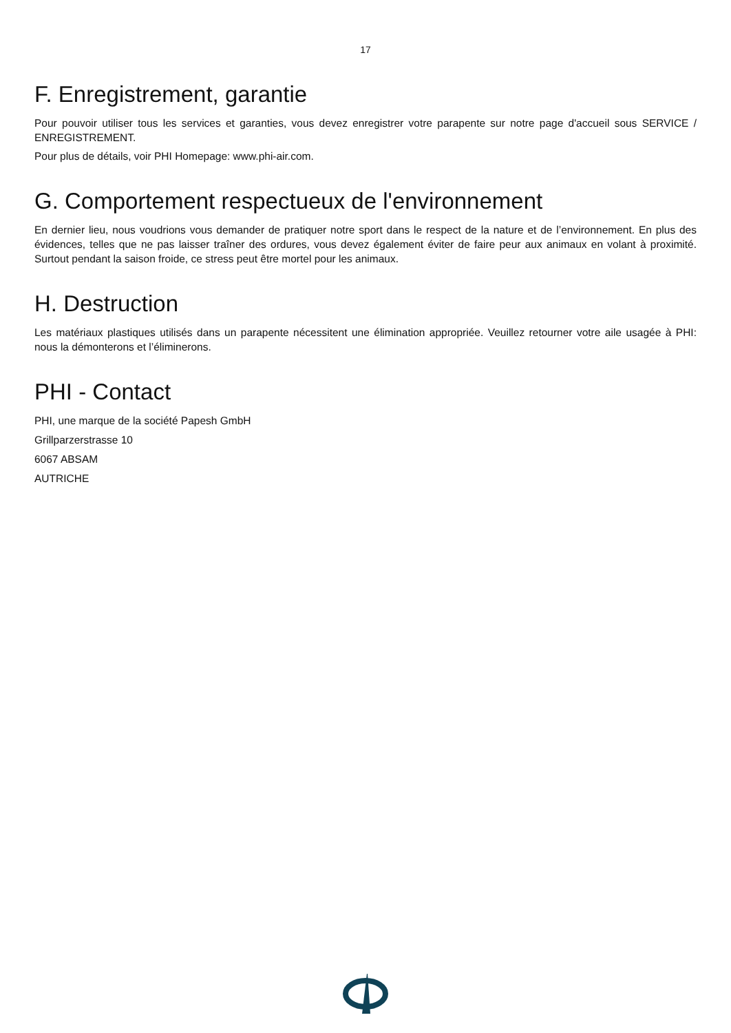17
F. Enregistrement, garantie
Pour pouvoir utiliser tous les services et garanties, vous devez enregistrer votre parapente sur notre page d'accueil sous SERVICE / ENREGISTREMENT.
Pour plus de détails, voir PHI Homepage: www.phi-air.com.
G. Comportement respectueux de l'environnement
En dernier lieu, nous voudrions vous demander de pratiquer notre sport dans le respect de la nature et de l’environnement. En plus des évidences, telles que ne pas laisser traîner des ordures, vous devez également éviter de faire peur aux animaux en volant à proximité. Surtout pendant la saison froide, ce stress peut être mortel pour les animaux.
H. Destruction
Les matériaux plastiques utilisés dans un parapente nécessitent une élimination appropriée. Veuillez retourner votre aile usagée à PHI: nous la démonterons et l’éliminerons.
PHI - Contact
PHI, une marque de la société Papesh GmbH
Grillparzerstrasse 10
6067 ABSAM
AUTRICHE